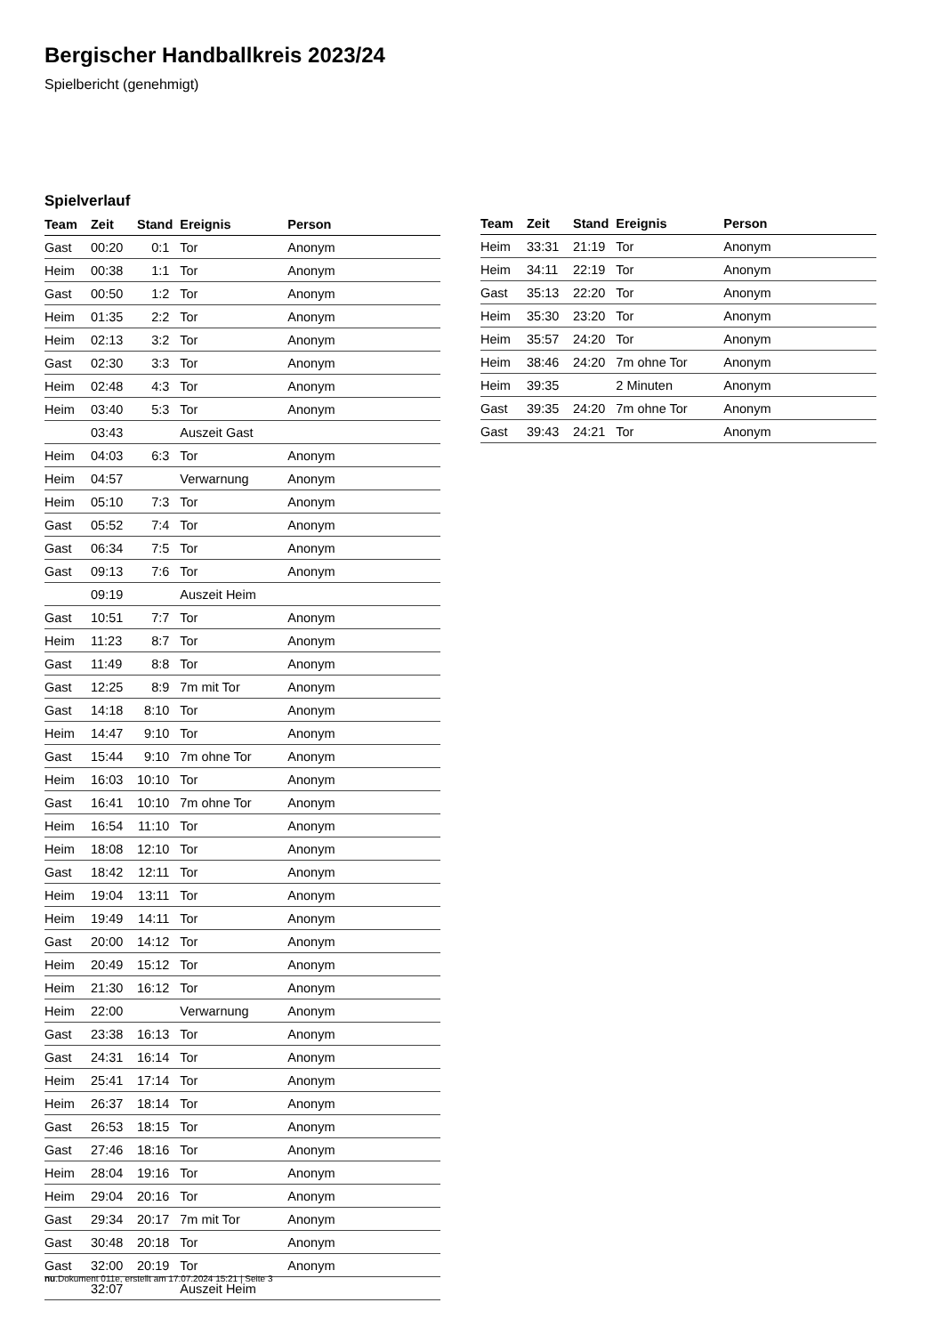Bergischer Handballkreis 2023/24
Spielbericht (genehmigt)
Spielverlauf
| Team | Zeit | Stand | Ereignis | Person |
| --- | --- | --- | --- | --- |
| Gast | 00:20 | 0:1 | Tor | Anonym |
| Heim | 00:38 | 1:1 | Tor | Anonym |
| Gast | 00:50 | 1:2 | Tor | Anonym |
| Heim | 01:35 | 2:2 | Tor | Anonym |
| Heim | 02:13 | 3:2 | Tor | Anonym |
| Gast | 02:30 | 3:3 | Tor | Anonym |
| Heim | 02:48 | 4:3 | Tor | Anonym |
| Heim | 03:40 | 5:3 | Tor | Anonym |
| | 03:43 | | Auszeit Gast | |
| Heim | 04:03 | 6:3 | Tor | Anonym |
| Heim | 04:57 | | Verwarnung | Anonym |
| Heim | 05:10 | 7:3 | Tor | Anonym |
| Gast | 05:52 | 7:4 | Tor | Anonym |
| Gast | 06:34 | 7:5 | Tor | Anonym |
| Gast | 09:13 | 7:6 | Tor | Anonym |
| | 09:19 | | Auszeit Heim | |
| Gast | 10:51 | 7:7 | Tor | Anonym |
| Heim | 11:23 | 8:7 | Tor | Anonym |
| Gast | 11:49 | 8:8 | Tor | Anonym |
| Gast | 12:25 | 8:9 | 7m mit Tor | Anonym |
| Gast | 14:18 | 8:10 | Tor | Anonym |
| Heim | 14:47 | 9:10 | Tor | Anonym |
| Gast | 15:44 | 9:10 | 7m ohne Tor | Anonym |
| Heim | 16:03 | 10:10 | Tor | Anonym |
| Gast | 16:41 | 10:10 | 7m ohne Tor | Anonym |
| Heim | 16:54 | 11:10 | Tor | Anonym |
| Heim | 18:08 | 12:10 | Tor | Anonym |
| Gast | 18:42 | 12:11 | Tor | Anonym |
| Heim | 19:04 | 13:11 | Tor | Anonym |
| Heim | 19:49 | 14:11 | Tor | Anonym |
| Gast | 20:00 | 14:12 | Tor | Anonym |
| Heim | 20:49 | 15:12 | Tor | Anonym |
| Heim | 21:30 | 16:12 | Tor | Anonym |
| Heim | 22:00 | | Verwarnung | Anonym |
| Gast | 23:38 | 16:13 | Tor | Anonym |
| Gast | 24:31 | 16:14 | Tor | Anonym |
| Heim | 25:41 | 17:14 | Tor | Anonym |
| Heim | 26:37 | 18:14 | Tor | Anonym |
| Gast | 26:53 | 18:15 | Tor | Anonym |
| Gast | 27:46 | 18:16 | Tor | Anonym |
| Heim | 28:04 | 19:16 | Tor | Anonym |
| Heim | 29:04 | 20:16 | Tor | Anonym |
| Gast | 29:34 | 20:17 | 7m mit Tor | Anonym |
| Gast | 30:48 | 20:18 | Tor | Anonym |
| Gast | 32:00 | 20:19 | Tor | Anonym |
| | 32:07 | | Auszeit Heim | |
| Team | Zeit | Stand | Ereignis | Person |
| --- | --- | --- | --- | --- |
| Heim | 33:31 | 21:19 | Tor | Anonym |
| Heim | 34:11 | 22:19 | Tor | Anonym |
| Gast | 35:13 | 22:20 | Tor | Anonym |
| Heim | 35:30 | 23:20 | Tor | Anonym |
| Heim | 35:57 | 24:20 | Tor | Anonym |
| Heim | 38:46 | 24:20 | 7m ohne Tor | Anonym |
| Heim | 39:35 | | 2 Minuten | Anonym |
| Gast | 39:35 | 24:20 | 7m ohne Tor | Anonym |
| Gast | 39:43 | 24:21 | Tor | Anonym |
nu.Dokument 011e, erstellt am 17.07.2024 15:21 | Seite 3